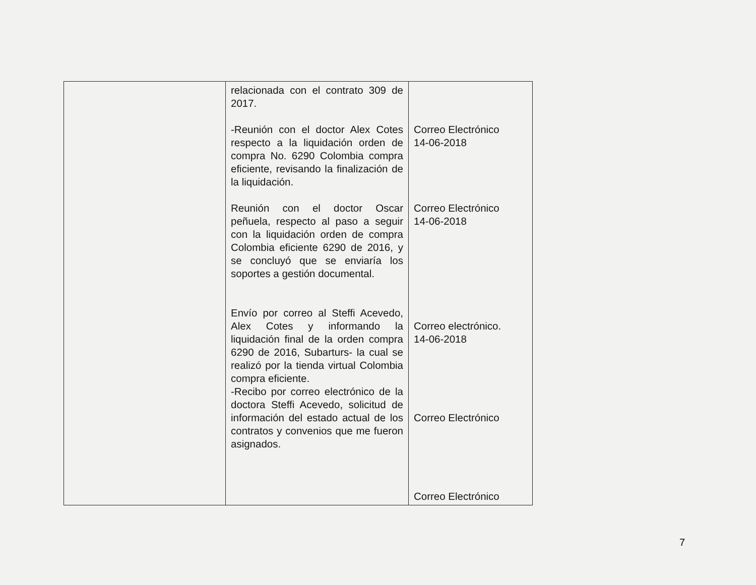| | relacionada con el contrato 309 de 2017. -Reunión con el doctor Alex Cotes respecto a la liquidación orden de compra No. 6290 Colombia compra eficiente, revisando la finalización de la liquidación. Reunión con el doctor Oscar peñuela, respecto al paso a seguir con la liquidación orden de compra Colombia eficiente 6290 de 2016, y se concluyó que se enviaría los soportes a gestión documental. Envío por correo al Steffi Acevedo, Alex Cotes y informando la liquidación final de la orden compra 6290 de 2016, Subarturs- la cual se realizó por la tienda virtual Colombia compra eficiente. -Recibo por correo electrónico de la doctora Steffi Acevedo, solicitud de información del estado actual de los contratos y convenios que me fueron asignados. | Correo Electrónico 14-06-2018 Correo Electrónico 14-06-2018 Correo electrónico. 14-06-2018 Correo Electrónico Correo Electrónico |
7